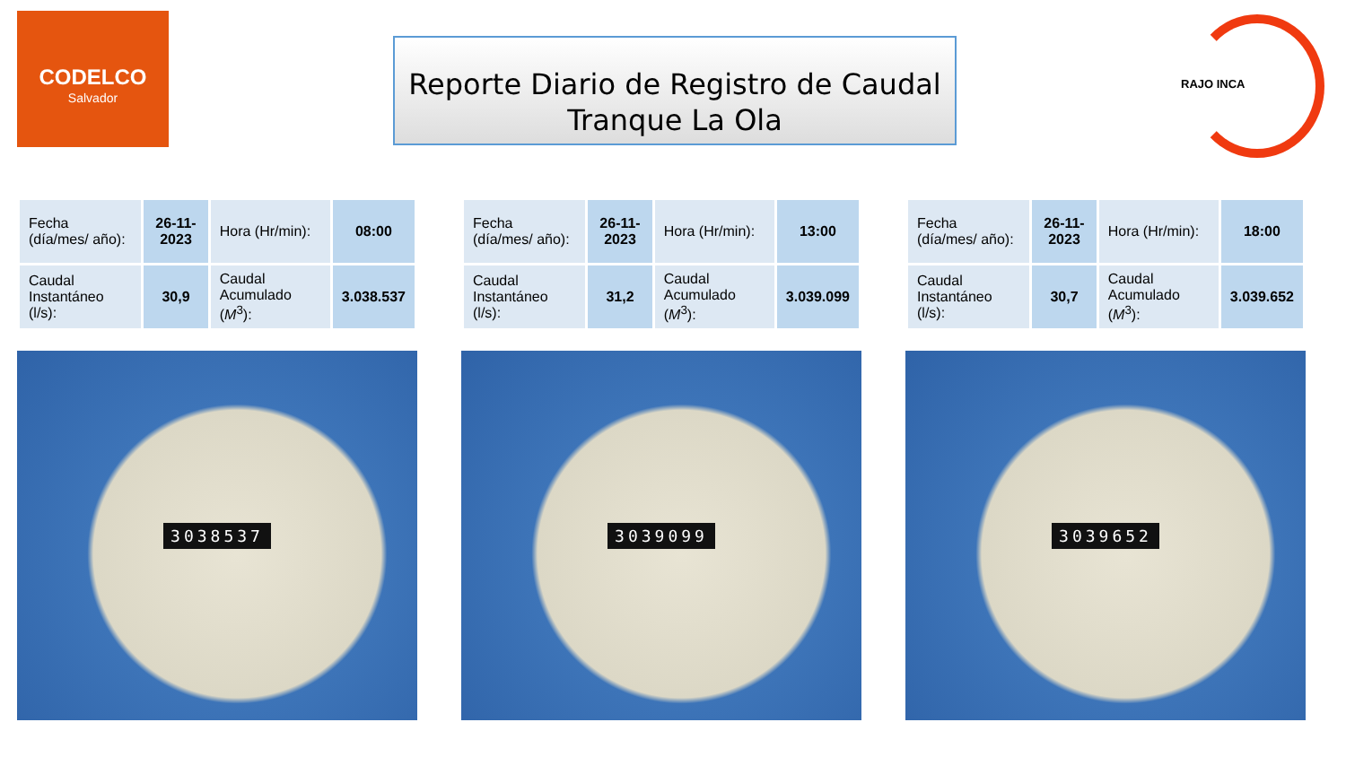CODELCO
Salvador
Reporte Diario de Registro de Caudal
Tranque La Ola
RAJO INCA
| Fecha (día/mes/ año): | 26-11-2023 | Hora (Hr/min): | 08:00 |
| Caudal Instantáneo (l/s): | 30,9 | Caudal Acumulado ( M<sup>3</sup>): | 3.038.537 |
3038537
| Fecha (día/mes/ año): | 26-11-2023 | Hora (Hr/min): | 13:00 |
| Caudal Instantáneo (l/s): | 31,2 | Caudal Acumulado ( M<sup>3</sup>): | 3.039.099 |
3039099
| Fecha (día/mes/ año): | 26-11-2023 | Hora (Hr/min): | 18:00 |
| Caudal Instantáneo (l/s): | 30,7 | Caudal Acumulado ( M<sup>3</sup>): | 3.039.652 |
3039652